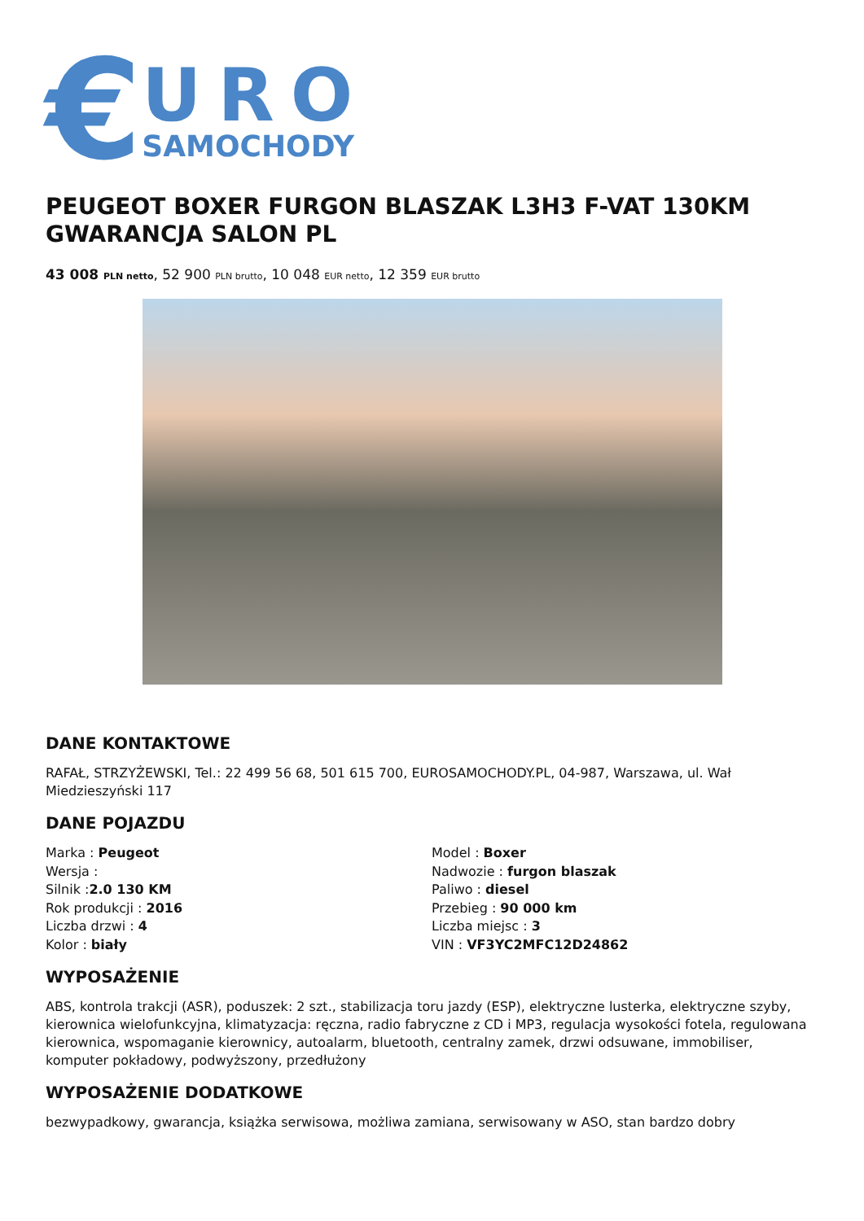€
URO
SAMOCHODY
PEUGEOT BOXER FURGON BLASZAK L3H3 F-VAT 130KM GWARANCJA SALON PL
43 008 PLN netto, 52 900 PLN brutto, 10 048 EUR netto, 12 359 EUR brutto
DANE KONTAKTOWE
RAFAŁ, STRZYŻEWSKI, Tel.: 22 499 56 68, 501 615 700, EUROSAMOCHODY.PL, 04-987, Warszawa, ul. Wał Miedzieszyński 117
DANE POJAZDU
Marka : Peugeot
Wersja :
Silnik :2.0 130 KM
Rok produkcji : 2016
Liczba drzwi : 4
Kolor : biały
Model : Boxer
Nadwozie : furgon blaszak
Paliwo : diesel
Przebieg : 90 000 km
Liczba miejsc : 3
VIN : VF3YC2MFC12D24862
WYPOSAŻENIE
ABS, kontrola trakcji (ASR), poduszek: 2 szt., stabilizacja toru jazdy (ESP), elektryczne lusterka, elektryczne szyby, kierownica wielofunkcyjna, klimatyzacja: ręczna, radio fabryczne z CD i MP3, regulacja wysokości fotela, regulowana kierownica, wspomaganie kierownicy, autoalarm, bluetooth, centralny zamek, drzwi odsuwane, immobiliser, komputer pokładowy, podwyższony, przedłużony
WYPOSAŻENIE DODATKOWE
bezwypadkowy, gwarancja, książka serwisowa, możliwa zamiana, serwisowany w ASO, stan bardzo dobry